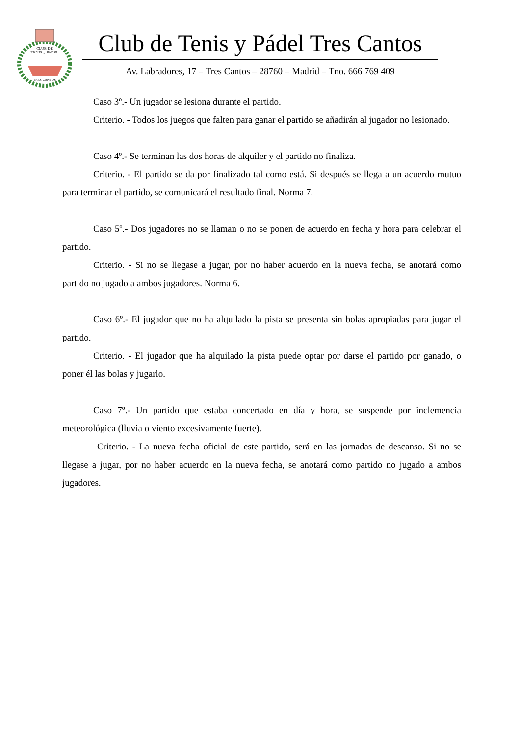CLUB DE
TENIS y PADEL
TRES CANTOS
Club de Tenis y Pádel Tres Cantos
Av. Labradores, 17 – Tres Cantos – 28760 – Madrid – Tno. 666 769 409
Caso 3º.- Un jugador se lesiona durante el partido.
Criterio. - Todos los juegos que falten para ganar el partido se añadirán al jugador no lesionado.
Caso 4º.- Se terminan las dos horas de alquiler y el partido no finaliza.
Criterio. - El partido se da por finalizado tal como está. Si después se llega a un acuerdo mutuo para terminar el partido, se comunicará el resultado final. Norma 7.
Caso 5º.- Dos jugadores no se llaman o no se ponen de acuerdo en fecha y hora para celebrar el partido.
Criterio. - Si no se llegase a jugar, por no haber acuerdo en la nueva fecha, se anotará como partido no jugado a ambos jugadores. Norma 6.
Caso 6º.- El jugador que no ha alquilado la pista se presenta sin bolas apropiadas para jugar el partido.
Criterio. - El jugador que ha alquilado la pista puede optar por darse el partido por ganado, o poner él las bolas y jugarlo.
Caso 7º.- Un partido que estaba concertado en día y hora, se suspende por inclemencia meteorológica (lluvia o viento excesivamente fuerte).
Criterio. - La nueva fecha oficial de este partido, será en las jornadas de descanso. Si no se llegase a jugar, por no haber acuerdo en la nueva fecha, se anotará como partido no jugado a ambos jugadores.